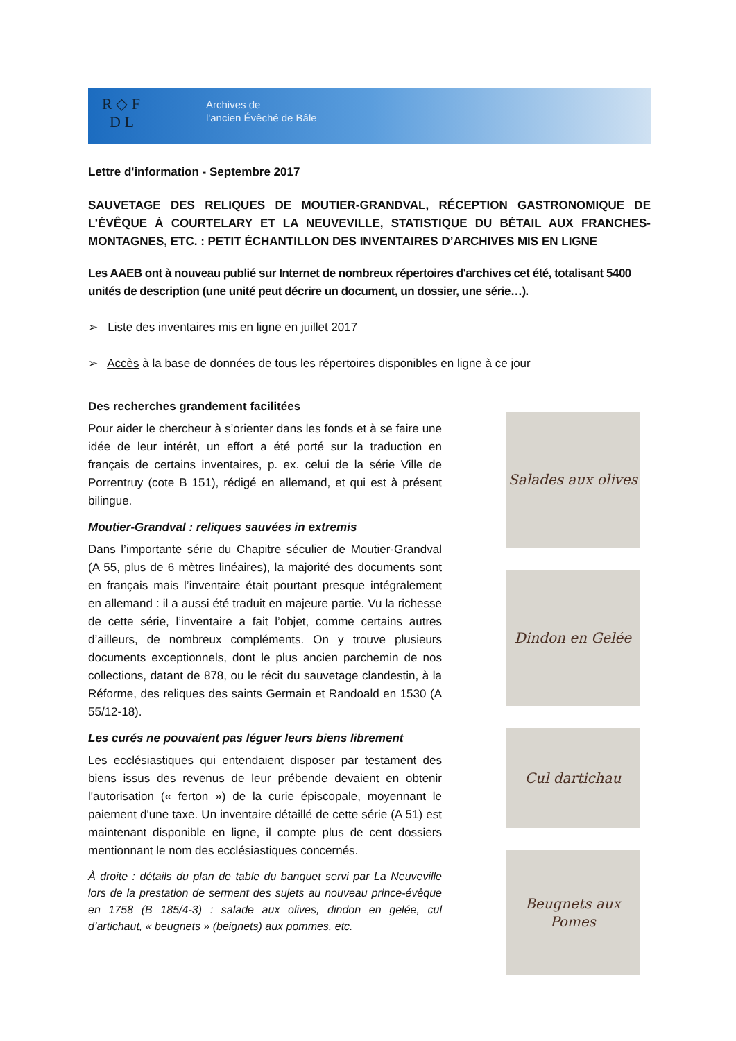R ◇ F
D L
Archives de
l'ancien Évêché de Bâle
Lettre d'information - Septembre 2017
SAUVETAGE DES RELIQUES DE MOUTIER-GRANDVAL, RÉCEPTION GASTRONOMIQUE DE L’ÉVÊQUE À COURTELARY ET LA NEUVEVILLE, STATISTIQUE DU BÉTAIL AUX FRANCHES-MONTAGNES, ETC. : PETIT ÉCHANTILLON DES INVENTAIRES D’ARCHIVES MIS EN LIGNE
Les AAEB ont à nouveau publié sur Internet de nombreux répertoires d'archives cet été, totalisant 5400 unités de description (une unité peut décrire un document, un dossier, une série…).
➢ Liste des inventaires mis en ligne en juillet 2017
➢ Accès à la base de données de tous les répertoires disponibles en ligne à ce jour
Des recherches grandement facilitées
Pour aider le chercheur à s’orienter dans les fonds et à se faire une idée de leur intérêt, un effort a été porté sur la traduction en français de certains inventaires, p. ex. celui de la série Ville de Porrentruy (cote B 151), rédigé en allemand, et qui est à présent bilingue.
Moutier-Grandval : reliques sauvées in extremis
Dans l’importante série du Chapitre séculier de Moutier-Grandval (A 55, plus de 6 mètres linéaires), la majorité des documents sont en français mais l’inventaire était pourtant presque intégralement en allemand : il a aussi été traduit en majeure partie. Vu la richesse de cette série, l’inventaire a fait l’objet, comme certains autres d’ailleurs, de nombreux compléments. On y trouve plusieurs documents exceptionnels, dont le plus ancien parchemin de nos collections, datant de 878, ou le récit du sauvetage clandestin, à la Réforme, des reliques des saints Germain et Randoald en 1530 (A 55/12-18).
Les curés ne pouvaient pas léguer leurs biens librement
Les ecclésiastiques qui entendaient disposer par testament des biens issus des revenus de leur prébende devaient en obtenir l'autorisation (« ferton ») de la curie épiscopale, moyennant le paiement d'une taxe. Un inventaire détaillé de cette série (A 51) est maintenant disponible en ligne, il compte plus de cent dossiers mentionnant le nom des ecclésiastiques concernés.
À droite : détails du plan de table du banquet servi par La Neuveville lors de la prestation de serment des sujets au nouveau prince-évêque en 1758 (B 185/4-3) : salade aux olives, dindon en gelée, cul d’artichaut, « beugnets » (beignets) aux pommes, etc.
Salades aux olives
Dindon en Gelée
Cul dartichau
Beugnets aux Pomes